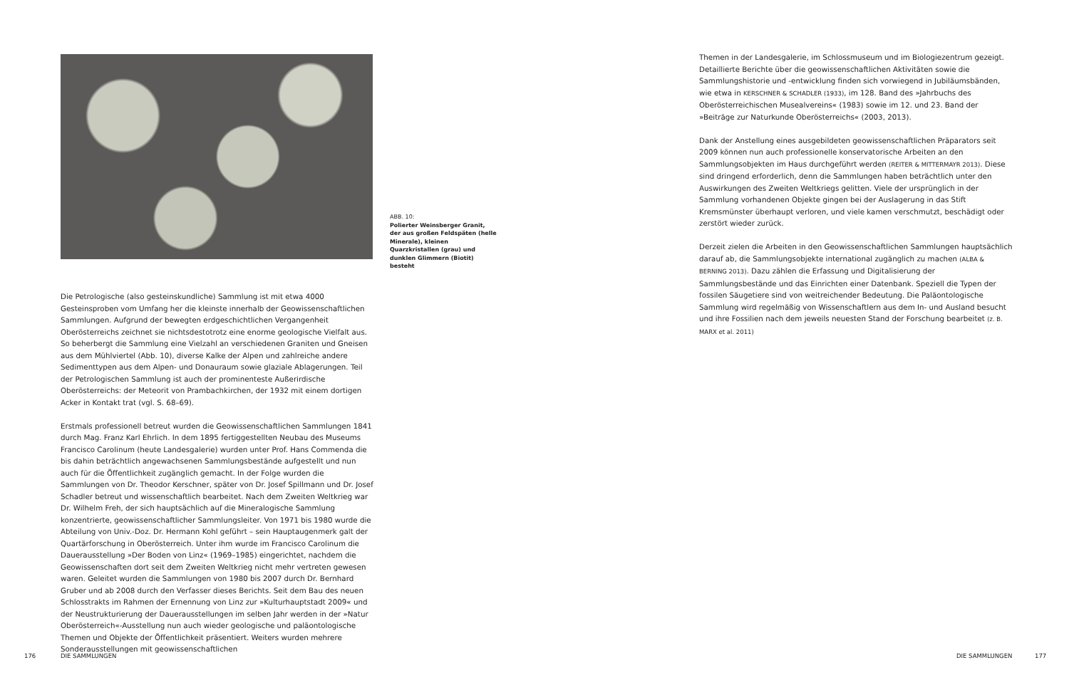Die Petrologische (also gesteinskundliche) Sammlung ist mit etwa 4000 Gesteinsproben vom Umfang her die kleinste innerhalb der Geowissenschaftlichen Sammlungen. Aufgrund der bewegten erdgeschichtlichen Vergangenheit Oberösterreichs zeichnet sie nichtsdestotrotz eine enorme geologische Vielfalt aus. So beherbergt die Sammlung eine Vielzahl an verschiedenen Graniten und Gneisen aus dem Mühlviertel (Abb. 10), diverse Kalke der Alpen und zahlreiche andere Sedimenttypen aus dem Alpen- und Donauraum sowie glaziale Ablagerungen. Teil der Petrologischen Sammlung ist auch der prominenteste Außerirdische Oberösterreichs: der Meteorit von Prambachkirchen, der 1932 mit einem dortigen Acker in Kontakt trat (vgl. S. 68–69).
Erstmals professionell betreut wurden die Geowissenschaftlichen Sammlungen 1841 durch Mag. Franz Karl Ehrlich. In dem 1895 fertiggestellten Neubau des Museums Francisco Carolinum (heute Landesgalerie) wurden unter Prof. Hans Commenda die bis dahin beträchtlich angewachsenen Sammlungsbestände aufgestellt und nun auch für die Öffentlichkeit zugänglich gemacht. In der Folge wurden die Sammlungen von Dr. Theodor Kerschner, später von Dr. Josef Spillmann und Dr. Josef Schadler betreut und wissenschaftlich bearbeitet. Nach dem Zweiten Weltkrieg war Dr. Wilhelm Freh, der sich hauptsächlich auf die Mineralogische Sammlung konzentrierte, geowissenschaftlicher Sammlungsleiter. Von 1971 bis 1980 wurde die Abteilung von Univ.-Doz. Dr. Hermann Kohl geführt – sein Hauptaugenmerk galt der Quartärforschung in Oberösterreich. Unter ihm wurde im Francisco Carolinum die Dauerausstellung »Der Boden von Linz« (1969–1985) eingerichtet, nachdem die Geowissenschaften dort seit dem Zweiten Weltkrieg nicht mehr vertreten gewesen waren. Geleitet wurden die Sammlungen von 1980 bis 2007 durch Dr. Bernhard Gruber und ab 2008 durch den Verfasser dieses Berichts. Seit dem Bau des neuen Schlosstrakts im Rahmen der Ernennung von Linz zur »Kulturhauptstadt 2009« und der Neustrukturierung der Dauerausstellungen im selben Jahr werden in der »Natur Oberösterreich«-Ausstellung nun auch wieder geologische und paläontologische Themen und Objekte der Öffentlichkeit präsentiert. Weiters wurden mehrere Sonderausstellungen mit geowissenschaftlichen
ABB. 10:
Polierter Weinsberger Granit, der aus großen Feldspäten (helle Minerale), kleinen Quarzkristallen (grau) und dunklen Glimmern (Biotit) besteht
Themen in der Landesgalerie, im Schlossmuseum und im Biologiezentrum gezeigt. Detaillierte Berichte über die geowissenschaftlichen Aktivitäten sowie die Sammlungshistorie und -entwicklung finden sich vorwiegend in Jubiläumsbänden, wie etwa in KERSCHNER & SCHADLER (1933), im 128. Band des »Jahrbuchs des Oberösterreichischen Musealvereins« (1983) sowie im 12. und 23. Band der »Beiträge zur Naturkunde Oberösterreichs« (2003, 2013).
Dank der Anstellung eines ausgebildeten geowissenschaftlichen Präparators seit 2009 können nun auch professionelle konservatorische Arbeiten an den Sammlungsobjekten im Haus durchgeführt werden (REITER & MITTERMAYR 2013). Diese sind dringend erforderlich, denn die Sammlungen haben beträchtlich unter den Auswirkungen des Zweiten Weltkriegs gelitten. Viele der ursprünglich in der Sammlung vorhandenen Objekte gingen bei der Auslagerung in das Stift Kremsmünster überhaupt verloren, und viele kamen verschmutzt, beschädigt oder zerstört wieder zurück.
Derzeit zielen die Arbeiten in den Geowissenschaftlichen Sammlungen hauptsächlich darauf ab, die Sammlungsobjekte international zugänglich zu machen (ALBA & BERNING 2013). Dazu zählen die Erfassung und Digitalisierung der Sammlungsbestände und das Einrichten einer Datenbank. Speziell die Typen der fossilen Säugetiere sind von weitreichender Bedeutung. Die Paläontologische Sammlung wird regelmäßig von Wissenschaftlern aus dem In- und Ausland besucht und ihre Fossilien nach dem jeweils neuesten Stand der Forschung bearbeitet (z. B. MARX et al. 2011)
176 DIE SAMMLUNGEN DIE SAMMLUNGEN 177